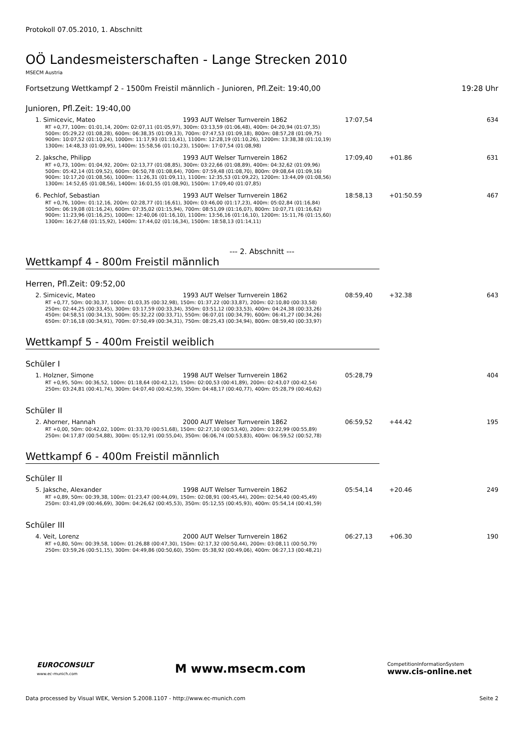Protokoll 07.05.2010, 1. Abschnitt
OÖ Landesmeisterschaften - Lange Strecken 2010
MSECM Austria
Fortsetzung Wettkampf 2 - 1500m Freistil männlich - Junioren, Pfl.Zeit: 19:40,00 19:28 Uhr
Junioren, Pfl.Zeit: 19:40,00
| 1. Simicevic, Mateo | 1993 AUT Welser Turnverein 1862 | 17:07,54 | | 634 |
| RT +0,77, 100m: 01:01,14, 200m: 02:07,11 (01:05,97), 300m: 03:13,59 (01:06,48), 400m: 04:20,94 (01:07,35) 500m: 05:29,22 (01:08,28), 600m: 06:38,35 (01:09,13), 700m: 07:47,53 (01:09,18), 800m: 08:57,28 (01:09,75) 900m: 10:07,52 (01:10,24), 1000m: 11:17,93 (01:10,41), 1100m: 12:28,19 (01:10,26), 1200m: 13:38,38 (01:10,19) 1300m: 14:48,33 (01:09,95), 1400m: 15:58,56 (01:10,23), 1500m: 17:07,54 (01:08,98) | | | | |
| 2. Jaksche, Philipp | 1993 AUT Welser Turnverein 1862 | 17:09,40 | +01.86 | 631 |
| RT +0,73, 100m: 01:04,92, 200m: 02:13,77 (01:08,85), 300m: 03:22,66 (01:08,89), 400m: 04:32,62 (01:09,96) 500m: 05:42,14 (01:09,52), 600m: 06:50,78 (01:08,64), 700m: 07:59,48 (01:08,70), 800m: 09:08,64 (01:09,16) 900m: 10:17,20 (01:08,56), 1000m: 11:26,31 (01:09,11), 1100m: 12:35,53 (01:09,22), 1200m: 13:44,09 (01:08,56) 1300m: 14:52,65 (01:08,56), 1400m: 16:01,55 (01:08,90), 1500m: 17:09,40 (01:07,85) | | | | |
| 6. Pechlof, Sebastian | 1993 AUT Welser Turnverein 1862 | 18:58,13 | +01:50.59 | 467 |
| RT +0,76, 100m: 01:12,16, 200m: 02:28,77 (01:16,61), 300m: 03:46,00 (01:17,23), 400m: 05:02,84 (01:16,84) 500m: 06:19,08 (01:16,24), 600m: 07:35,02 (01:15,94), 700m: 08:51,09 (01:16,07), 800m: 10:07,71 (01:16,62) 900m: 11:23,96 (01:16,25), 1000m: 12:40,06 (01:16,10), 1100m: 13:56,16 (01:16,10), 1200m: 15:11,76 (01:15,60) 1300m: 16:27,68 (01:15,92), 1400m: 17:44,02 (01:16,34), 1500m: 18:58,13 (01:14,11) | | | | |
--- 2. Abschnitt ---
Wettkampf 4 - 800m Freistil männlich
Herren, Pfl.Zeit: 09:52,00
| 2. Simicevic, Mateo | 1993 AUT Welser Turnverein 1862 | 08:59,40 | +32.38 | 643 |
| RT +0,77, 50m: 00:30,37, 100m: 01:03,35 (00:32,98), 150m: 01:37,22 (00:33,87), 200m: 02:10,80 (00:33,58) 250m: 02:44,25 (00:33,45), 300m: 03:17,59 (00:33,34), 350m: 03:51,12 (00:33,53), 400m: 04:24,38 (00:33,26) 450m: 04:58,51 (00:34,13), 500m: 05:32,22 (00:33,71), 550m: 06:07,01 (00:34,79), 600m: 06:41,27 (00:34,26) 650m: 07:16,18 (00:34,91), 700m: 07:50,49 (00:34,31), 750m: 08:25,43 (00:34,94), 800m: 08:59,40 (00:33,97) | | | | |
Wettkampf 5 - 400m Freistil weiblich
Schüler I
| 1. Holzner, Simone | 1998 AUT Welser Turnverein 1862 | 05:28,79 | | 404 |
| RT +0,95, 50m: 00:36,52, 100m: 01:18,64 (00:42,12), 150m: 02:00,53 (00:41,89), 200m: 02:43,07 (00:42,54) 250m: 03:24,81 (00:41,74), 300m: 04:07,40 (00:42,59), 350m: 04:48,17 (00:40,77), 400m: 05:28,79 (00:40,62) | | | | |
Schüler II
| 2. Ahorner, Hannah | 2000 AUT Welser Turnverein 1862 | 06:59,52 | +44.42 | 195 |
| RT +0,00, 50m: 00:42,02, 100m: 01:33,70 (00:51,68), 150m: 02:27,10 (00:53,40), 200m: 03:22,99 (00:55,89) 250m: 04:17,87 (00:54,88), 300m: 05:12,91 (00:55,04), 350m: 06:06,74 (00:53,83), 400m: 06:59,52 (00:52,78) | | | | |
Wettkampf 6 - 400m Freistil männlich
Schüler II
| 5. Jaksche, Alexander | 1998 AUT Welser Turnverein 1862 | 05:54,14 | +20.46 | 249 |
| RT +0,89, 50m: 00:39,38, 100m: 01:23,47 (00:44,09), 150m: 02:08,91 (00:45,44), 200m: 02:54,40 (00:45,49) 250m: 03:41,09 (00:46,69), 300m: 04:26,62 (00:45,53), 350m: 05:12,55 (00:45,93), 400m: 05:54,14 (00:41,59) | | | | |
Schüler III
| 4. Veit, Lorenz | 2000 AUT Welser Turnverein 1862 | 06:27,13 | +06.30 | 190 |
| RT +0,80, 50m: 00:39,58, 100m: 01:26,88 (00:47,30), 150m: 02:17,32 (00:50,44), 200m: 03:08,11 (00:50,79) 250m: 03:59,26 (00:51,15), 300m: 04:49,86 (00:50,60), 350m: 05:38,92 (00:49,06), 400m: 06:27,13 (00:48,21) | | | | |
EUROCONSULT
www.ec-munich.com
M www.msecm.com
CompetitionInformationSystem
www.cis-online.net
Data processed by Visual WEK, Version 5.2008.1107 - http://www.ec-munich.com Seite 2